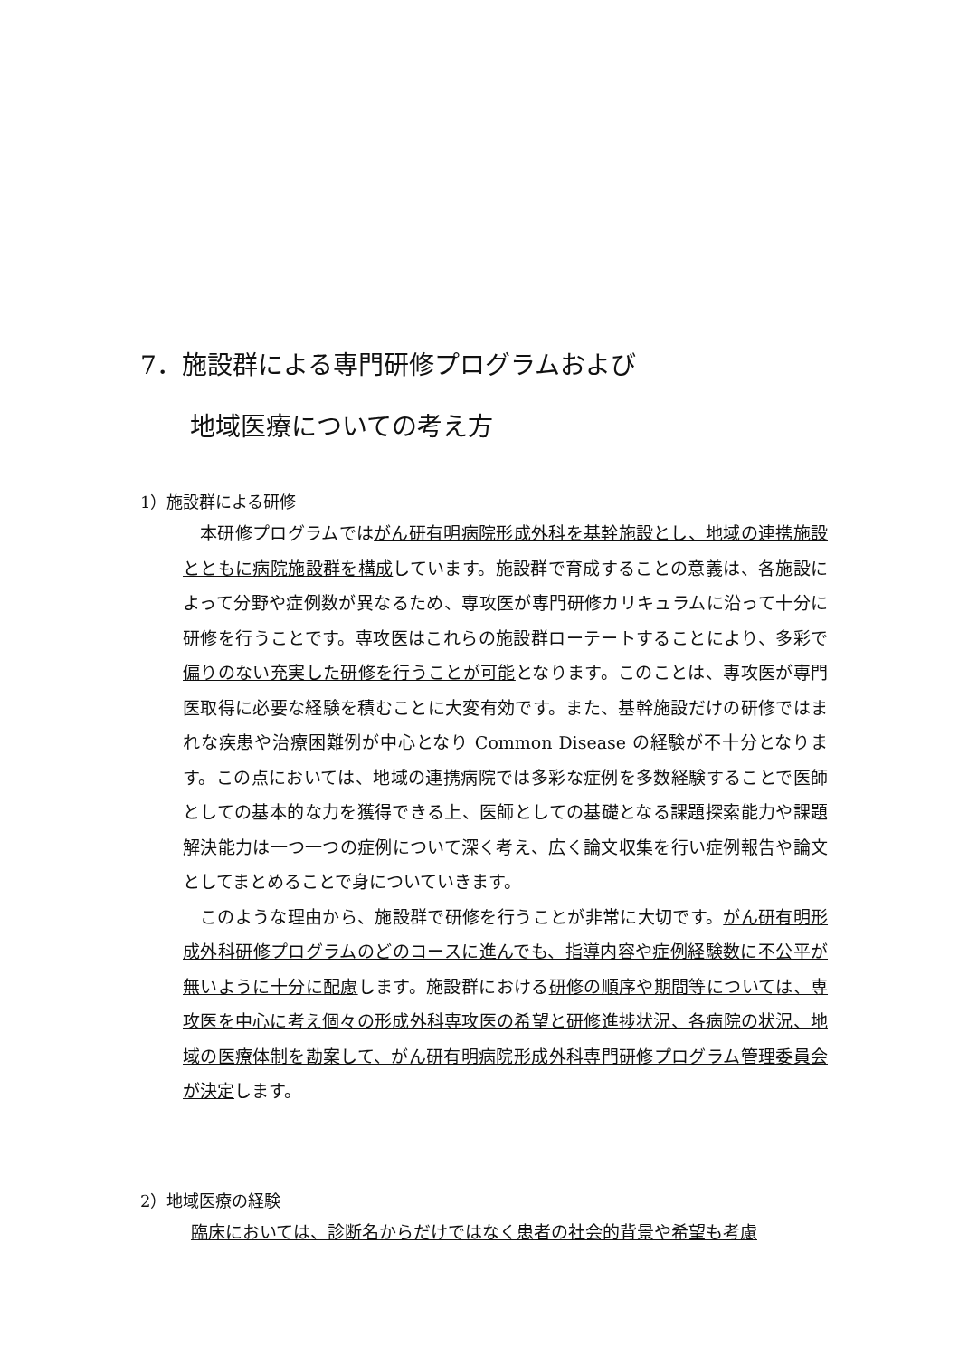7．施設群による専門研修プログラムおよび
地域医療についての考え方
1）施設群による研修
本研修プログラムではがん研有明病院形成外科を基幹施設とし、地域の連携施設とともに病院施設群を構成しています。施設群で育成することの意義は、各施設によって分野や症例数が異なるため、専攻医が専門研修カリキュラムに沿って十分に研修を行うことです。専攻医はこれらの施設群ローテートすることにより、多彩で偏りのない充実した研修を行うことが可能となります。このことは、専攻医が専門医取得に必要な経験を積むことに大変有効です。また、基幹施設だけの研修ではまれな疾患や治療困難例が中心となり Common Disease の経験が不十分となります。この点においては、地域の連携病院では多彩な症例を多数経験することで医師としての基本的な力を獲得できる上、医師としての基礎となる課題探索能力や課題解決能力は一つ一つの症例について深く考え、広く論文収集を行い症例報告や論文としてまとめることで身についていきます。
このような理由から、施設群で研修を行うことが非常に大切です。がん研有明形成外科研修プログラムのどのコースに進んでも、指導内容や症例経験数に不公平が無いように十分に配慮します。施設群における研修の順序や期間等については、専攻医を中心に考え個々の形成外科専攻医の希望と研修進捗状況、各病院の状況、地域の医療体制を勘案して、がん研有明病院形成外科専門研修プログラム管理委員会が決定します。
2）地域医療の経験
臨床においては、診断名からだけではなく患者の社会的背景や希望も考慮